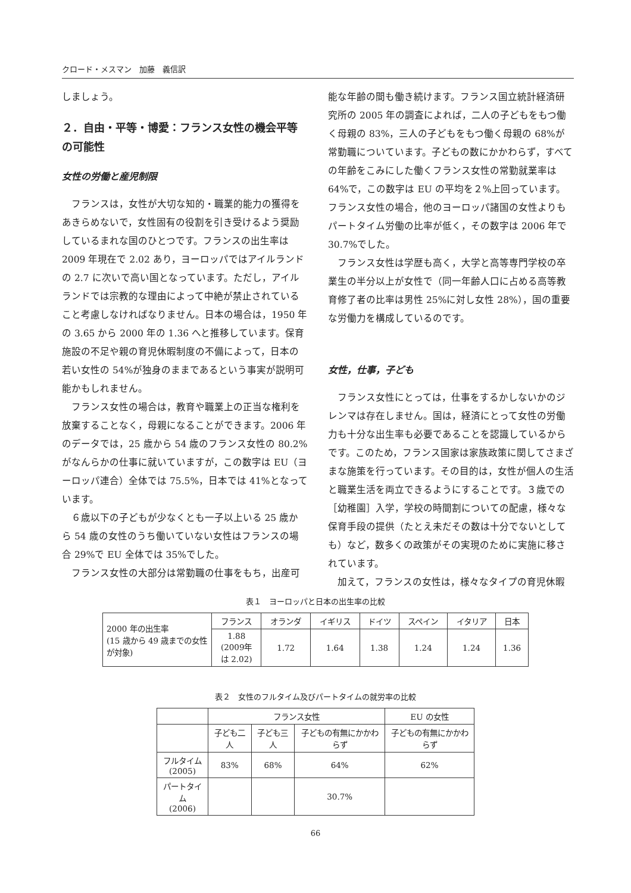クロード・メスマン　加藤　義信訳
しましょう。
２．自由・平等・博愛：フランス女性の機会平等の可能性
女性の労働と産児制限
フランスは，女性が大切な知的・職業的能力の獲得をあきらめないで，女性固有の役割を引き受けるよう奨励しているまれな国のひとつです。フランスの出生率は 2009 年現在で 2.02 あり，ヨーロッパではアイルランドの 2.7 に次いで高い国となっています。ただし，アイルランドでは宗教的な理由によって中絶が禁止されていること考慮しなければなりません。日本の場合は，1950 年の 3.65 から 2000 年の 1.36 へと推移しています。保育施設の不足や親の育児休暇制度の不備によって，日本の若い女性の 54%が独身のままであるという事実が説明可能かもしれません。
フランス女性の場合は，教育や職業上の正当な権利を放棄することなく，母親になることができます。2006 年のデータでは，25 歳から 54 歳のフランス女性の 80.2%がなんらかの仕事に就いていますが，この数字は EU（ヨーロッパ連合）全体では 75.5%，日本では 41%となっています。
６歳以下の子どもが少なくとも一子以上いる 25 歳から 54 歳の女性のうち働いていない女性はフランスの場合 29%で EU 全体では 35%でした。
フランス女性の大部分は常勤職の仕事をもち，出産可
能な年齢の間も働き続けます。フランス国立統計経済研究所の 2005 年の調査によれば，二人の子どもをもつ働く母親の 83%，三人の子どもをもつ働く母親の 68%が常勤職についています。子どもの数にかかわらず，すべての年齢をこみにした働くフランス女性の常勤就業率は 64%で，この数字は EU の平均を２%上回っています。フランス女性の場合，他のヨーロッパ諸国の女性よりもパートタイム労働の比率が低く，その数字は 2006 年で 30.7%でした。
フランス女性は学歴も高く，大学と高等専門学校の卒業生の半分以上が女性で（同一年齢人口に占める高等教育修了者の比率は男性 25%に対し女性 28%），国の重要な労働力を構成しているのです。
女性，仕事，子ども
フランス女性にとっては，仕事をするかしないかのジレンマは存在しません。国は，経済にとって女性の労働力も十分な出生率も必要であることを認識しているからです。このため，フランス国家は家族政策に関してさまざまな施策を行っています。その目的は，女性が個人の生活と職業生活を両立できるようにすることです。３歳での［幼稚園］入学，学校の時間割についての配慮，様々な保育手段の提供（たとえ未だその数は十分でないとしても）など，数多くの政策がその実現のために実施に移されています。
加えて，フランスの女性は，様々なタイプの育児休暇
表１　ヨーロッパと日本の出生率の比較
| 2000 年の出生率 (15 歳から 49 歳までの女性が対象) | フランス | オランダ | イギリス | ドイツ | スペイン | イタリア | 日本 |
| | 1.88 (2009年 は 2.02) | 1.72 | 1.64 | 1.38 | 1.24 | 1.24 | 1.36 |
表２　女性のフルタイム及びパートタイムの就労率の比較
| | フランス女性 | | | EU の女性 |
| | 子ども二人 | 子ども三人 | 子どもの有無にかかわらず | 子どもの有無にかかわらず |
| フルタイム (2005) | 83% | 68% | 64% | 62% |
| パートタイム (2006) | | | 30.7% | |
66